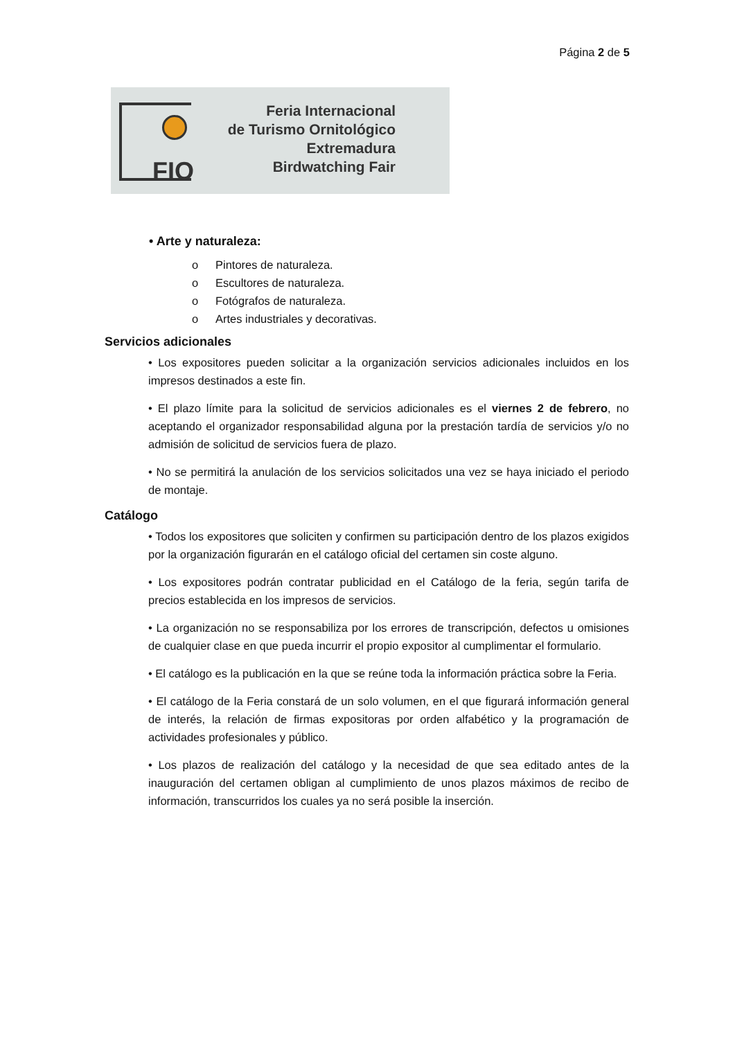Página 2 de 5
FIO
Feria Internacional
de Turismo Ornitológico
Extremadura
Birdwatching Fair
• Arte y naturaleza:
o Pintores de naturaleza.
o Escultores de naturaleza.
o Fotógrafos de naturaleza.
o Artes industriales y decorativas.
Servicios adicionales
• Los expositores pueden solicitar a la organización servicios adicionales incluidos en los impresos destinados a este fin.
• El plazo límite para la solicitud de servicios adicionales es el viernes 2 de febrero, no aceptando el organizador responsabilidad alguna por la prestación tardía de servicios y/o no admisión de solicitud de servicios fuera de plazo.
• No se permitirá la anulación de los servicios solicitados una vez se haya iniciado el periodo de montaje.
Catálogo
• Todos los expositores que soliciten y confirmen su participación dentro de los plazos exigidos por la organización figurarán en el catálogo oficial del certamen sin coste alguno.
• Los expositores podrán contratar publicidad en el Catálogo de la feria, según tarifa de precios establecida en los impresos de servicios.
• La organización no se responsabiliza por los errores de transcripción, defectos u omisiones de cualquier clase en que pueda incurrir el propio expositor al cumplimentar el formulario.
• El catálogo es la publicación en la que se reúne toda la información práctica sobre la Feria.
• El catálogo de la Feria constará de un solo volumen, en el que figurará información general de interés, la relación de firmas expositoras por orden alfabético y la programación de actividades profesionales y público.
• Los plazos de realización del catálogo y la necesidad de que sea editado antes de la inauguración del certamen obligan al cumplimiento de unos plazos máximos de recibo de información, transcurridos los cuales ya no será posible la inserción.